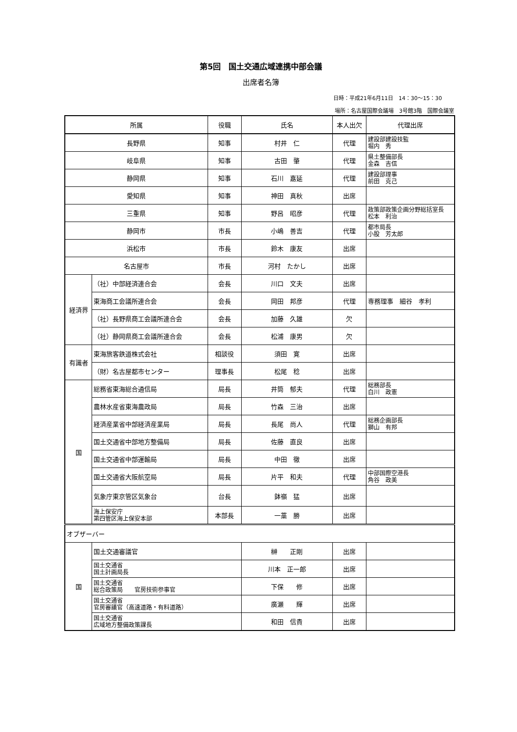第5回　国土交通広域連携中部会議
出席者名簿
日時：平成21年6月11日　14：30～15：30
場所：名古屋国際会議場　3号館3階　国際会議室
| 所属 | | 役職 | 氏名 | 本人出欠 | 代理出席 |
| --- | --- | --- | --- | --- | --- |
| 長野県 | | 知事 | 村井 仁 | 代理 | 建設部建設技監 堀内 秀 |
| 岐阜県 | | 知事 | 古田 肇 | 代理 | 県土整備部長 金森 吉信 |
| 静岡県 | | 知事 | 石川 嘉延 | 代理 | 建設部理事 前田 克己 |
| 愛知県 | | 知事 | 神田 真秋 | 出席 | |
| 三重県 | | 知事 | 野呂 昭彦 | 代理 | 政策部政策企画分野総括室長 松本 利治 |
| 静岡市 | | 市長 | 小嶋 善吉 | 代理 | 都市局長 小股 芳太郎 |
| 浜松市 | | 市長 | 鈴木 康友 | 出席 | |
| 名古屋市 | | 市長 | 河村 たかし | 出席 | |
| 経済界 | （社）中部経済連合会 | 会長 | 川口 文夫 | 出席 | |
| | 東海商工会議所連合会 | 会長 | 岡田 邦彦 | 代理 | 専務理事 細谷 孝利 |
| | （社）長野県商工会議所連合会 | 会長 | 加藤 久雄 | 欠 | |
| | （社）静岡県商工会議所連合会 | 会長 | 松浦 康男 | 欠 | |
| 有識者 | 東海旅客鉄道株式会社 | 相談役 | 須田 寛 | 出席 | |
| | （財）名古屋都市センター | 理事長 | 松尾 稔 | 出席 | |
| 国 | 総務省東海総合通信局 | 局長 | 井筒 郁夫 | 代理 | 総務部長 白川 政憲 |
| | 農林水産省東海農政局 | 局長 | 竹森 三治 | 出席 | |
| | 経済産業省中部経済産業局 | 局長 | 長尾 尚人 | 代理 | 総務企画部長 獅山 有邦 |
| | 国土交通省中部地方整備局 | 局長 | 佐藤 直良 | 出席 | |
| | 国土交通省中部運輸局 | 局長 | 中田 徹 | 出席 | |
| | 国土交通省大阪航空局 | 局長 | 片平 和夫 | 代理 | 中部国際空港長 角谷 政美 |
| | 気象庁東京管区気象台 | 台長 | 鉢嶺 猛 | 出席 | |
| | 海上保安庁 第四管区海上保安本部 | 本部長 | 一藁 勝 | 出席 | |
| オブザーバー | | | | | |
| 国 | 国土交通審議官 | | 榊 正剛 | 出席 | |
| | 国土交通省 国土計画局長 | | 川本 正一郎 | 出席 | |
| | 国土交通省 総合政策局 官房技術参事官 | | 下保 修 | 出席 | |
| | 国土交通省 官房審議官（高速道路・有料道路） | | 廣瀬 輝 | 出席 | |
| | 国土交通省 広域地方整備政策課長 | | 和田 信貴 | 出席 | |